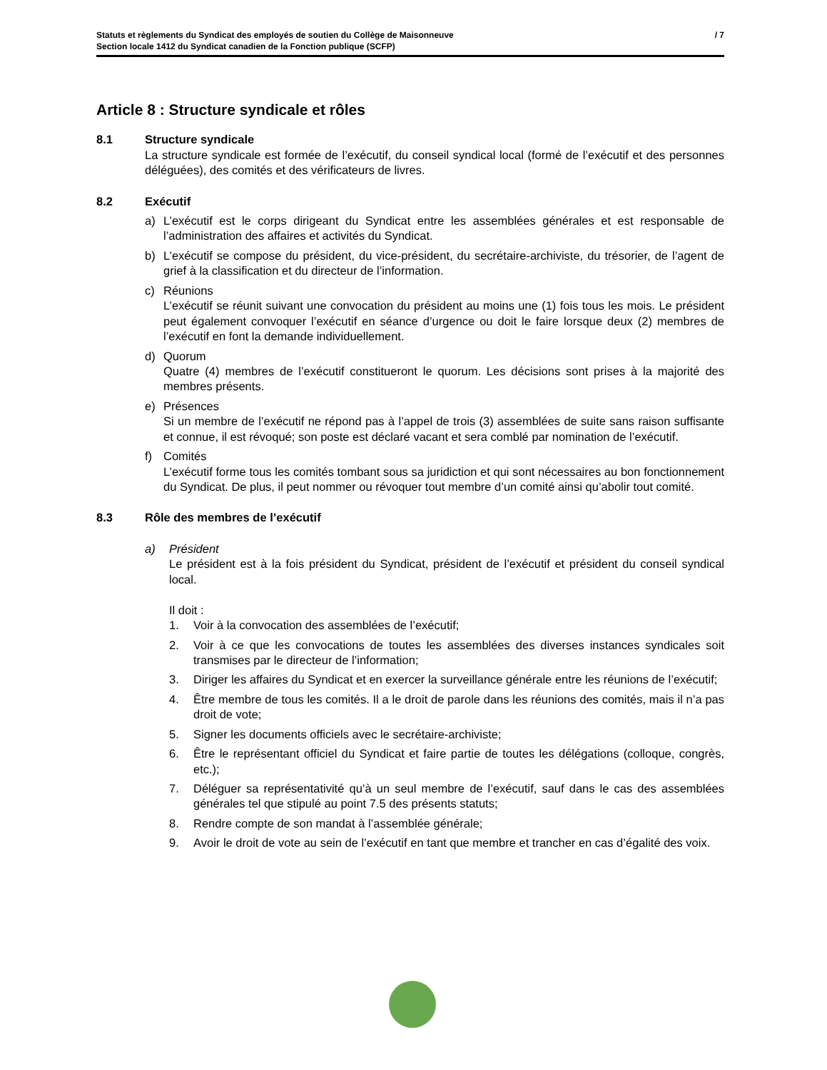Statuts et règlements du Syndicat des employés de soutien du Collège de Maisonneuve
Section locale 1412 du Syndicat canadien de la Fonction publique (SCFP)
/ 7
Article 8 : Structure syndicale et rôles
8.1 Structure syndicale
La structure syndicale est formée de l’exécutif, du conseil syndical local (formé de l’exécutif et des personnes déléguées), des comités et des vérificateurs de livres.
8.2 Exécutif
a) L’exécutif est le corps dirigeant du Syndicat entre les assemblées générales et est responsable de l’administration des affaires et activités du Syndicat.
b) L’exécutif se compose du président, du vice-président, du secrétaire-archiviste, du trésorier, de l’agent de grief à la classification et du directeur de l’information.
c) Réunions
L’exécutif se réunit suivant une convocation du président au moins une (1) fois tous les mois. Le président peut également convoquer l’exécutif en séance d’urgence ou doit le faire lorsque deux (2) membres de l’exécutif en font la demande individuellement.
d) Quorum
Quatre (4) membres de l’exécutif constitueront le quorum. Les décisions sont prises à la majorité des membres présents.
e) Présences
Si un membre de l’exécutif ne répond pas à l’appel de trois (3) assemblées de suite sans raison suffisante et connue, il est révoqué; son poste est déclaré vacant et sera comblé par nomination de l’exécutif.
f) Comités
L’exécutif forme tous les comités tombant sous sa juridiction et qui sont nécessaires au bon fonctionnement du Syndicat. De plus, il peut nommer ou révoquer tout membre d’un comité ainsi qu’abolir tout comité.
8.3 Rôle des membres de l’exécutif
a) Président
Le président est à la fois président du Syndicat, président de l’exécutif et président du conseil syndical local.
Il doit :
1. Voir à la convocation des assemblées de l’exécutif;
2. Voir à ce que les convocations de toutes les assemblées des diverses instances syndicales soit transmises par le directeur de l’information;
3. Diriger les affaires du Syndicat et en exercer la surveillance générale entre les réunions de l’exécutif;
4. Être membre de tous les comités. Il a le droit de parole dans les réunions des comités, mais il n’a pas droit de vote;
5. Signer les documents officiels avec le secrétaire-archiviste;
6. Être le représentant officiel du Syndicat et faire partie de toutes les délégations (colloque, congrès, etc.);
7. Déléguer sa représentativité qu’à un seul membre de l’exécutif, sauf dans le cas des assemblées générales tel que stipulé au point 7.5 des présents statuts;
8. Rendre compte de son mandat à l’assemblée générale;
9. Avoir le droit de vote au sein de l’exécutif en tant que membre et trancher en cas d’égalité des voix.